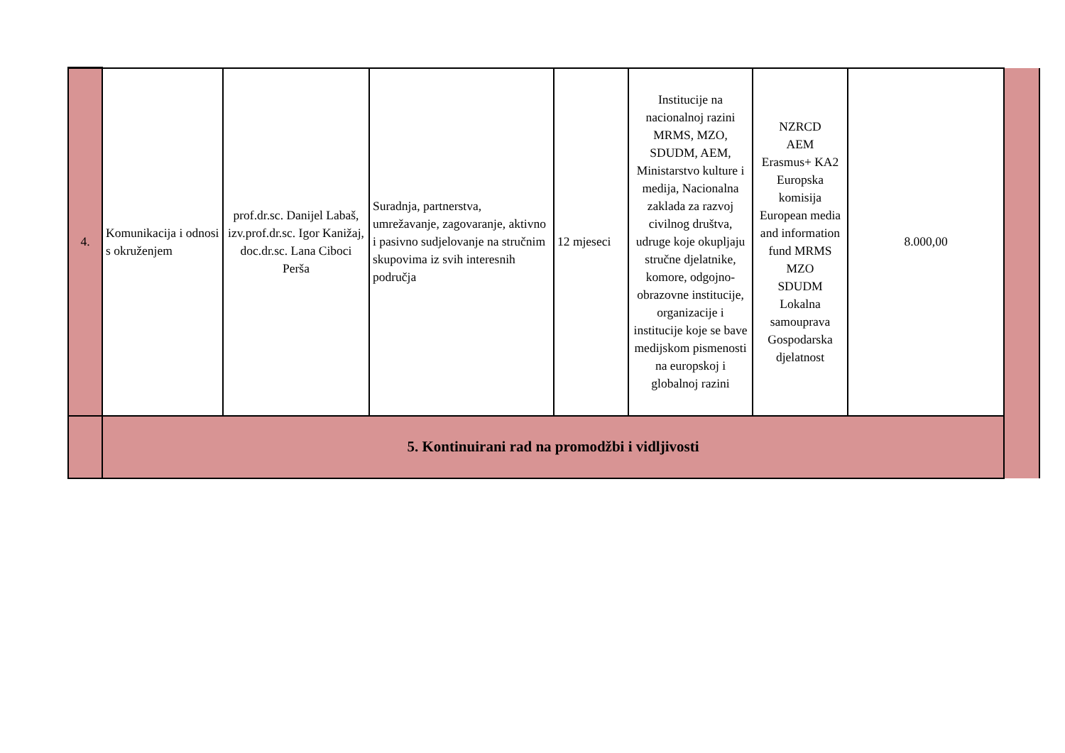| 4. | Komunikacija i odnosi s okruženjem | prof.dr.sc. Danijel Labaš, izv.prof.dr.sc. Igor Kanižaj, doc.dr.sc. Lana Ciboci Perša | Suradnja, partnerstva, umrežavanje, zagovaranje, aktivno i pasivno sudjelovanje na stručnim skupovima iz svih interesnih područja | 12 mjeseci | Institucije na nacionalnoj razini MRMS, MZO, SDUDM, AEM, Ministarstvo kulture i medija, Nacionalna zaklada za razvoj civilnog društva, udruge koje okupljaju stručne djelatnike, komore, odgojno-obrazovne institucije, organizacije i institucije koje se bave medijskom pismenosti na europskoj i globalnoj razini | NZRCD AEM Erasmus+ KA2 Europska komisija European media and information fund MRMS MZO SDUDM Lokalna samouprava Gospodarska djelatnost | 8.000,00 | |
| | 5. Kontinuirani rad na promodžbi i vidljivosti | | | | | | | |